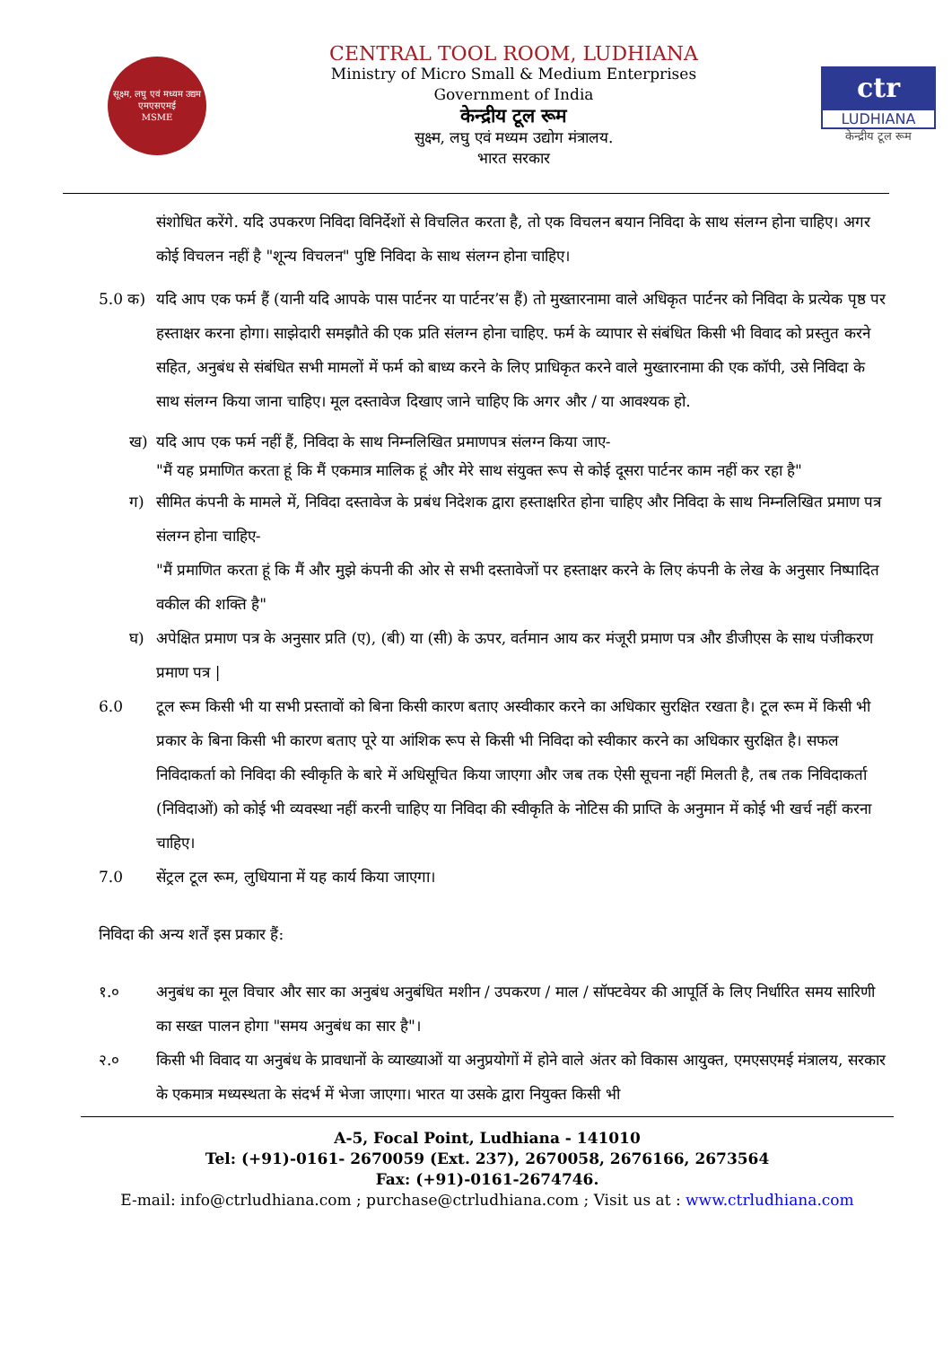सूक्ष्म, लघु एवं मध्यम उद्यम
एमएसएमई
MSME
CENTRAL TOOL ROOM, LUDHIANA
Ministry of Micro Small & Medium Enterprises
Government of India
केन्द्रीय टूल रूम
सुक्ष्म, लघु एवं मध्यम उद्योग मंत्रालय.
भारत सरकार
ctr
LUDHIANA
केन्द्रीय टूल रूम
संशोधित करेंगे. यदि उपकरण निविदा विनिर्देशों से विचलित करता है, तो एक विचलन बयान निविदा के साथ संलग्न होना चाहिए। अगर कोई विचलन नहीं है "शून्य विचलन" पुष्टि निविदा के साथ संलग्न होना चाहिए।
5.0 क) यदि आप एक फर्म हैं (यानी यदि आपके पास पार्टनर या पार्टनर’स हैं) तो मुख्तारनामा वाले अधिकृत पार्टनर को निविदा के प्रत्येक पृष्ठ पर हस्ताक्षर करना होगा। साझेदारी समझौते की एक प्रति संलग्न होना चाहिए. फर्म के व्यापार से संबंधित किसी भी विवाद को प्रस्तुत करने सहित, अनुबंध से संबंधित सभी मामलों में फर्म को बाध्य करने के लिए प्राधिकृत करने वाले मुख्तारनामा की एक कॉपी, उसे निविदा के साथ संलग्न किया जाना चाहिए। मूल दस्तावेज दिखाए जाने चाहिए कि अगर और / या आवश्यक हो.
ख) यदि आप एक फर्म नहीं हैं, निविदा के साथ निम्नलिखित प्रमाणपत्र संलग्न किया जाए-
"मैं यह प्रमाणित करता हूं कि मैं एकमात्र मालिक हूं और मेरे साथ संयुक्त रूप से कोई दूसरा पार्टनर काम नहीं कर रहा है"
ग) सीमित कंपनी के मामले में, निविदा दस्तावेज के प्रबंध निदेशक द्वारा हस्ताक्षरित होना चाहिए और निविदा के साथ निम्नलिखित प्रमाण पत्र संलग्न होना चाहिए-
"मैं प्रमाणित करता हूं कि मैं और मुझे कंपनी की ओर से सभी दस्तावेजों पर हस्ताक्षर करने के लिए कंपनी के लेख के अनुसार निष्पादित वकील की शक्ति है"
घ) अपेक्षित प्रमाण पत्र के अनुसार प्रति (ए), (बी) या (सी) के ऊपर, वर्तमान आय कर मंजूरी प्रमाण पत्र और डीजीएस के साथ पंजीकरण प्रमाण पत्र |
6.0 टूल रूम किसी भी या सभी प्रस्तावों को बिना किसी कारण बताए अस्वीकार करने का अधिकार सुरक्षित रखता है। टूल रूम में किसी भी प्रकार के बिना किसी भी कारण बताए पूरे या आंशिक रूप से किसी भी निविदा को स्वीकार करने का अधिकार सुरक्षित है। सफल निविदाकर्ता को निविदा की स्वीकृति के बारे में अधिसूचित किया जाएगा और जब तक ऐसी सूचना नहीं मिलती है, तब तक निविदाकर्ता (निविदाओं) को कोई भी व्यवस्था नहीं करनी चाहिए या निविदा की स्वीकृति के नोटिस की प्राप्ति के अनुमान में कोई भी खर्च नहीं करना चाहिए।
7.0 सेंट्रल टूल रूम, लुधियाना में यह कार्य किया जाएगा।
निविदा की अन्य शर्तें इस प्रकार हैं:
१.० अनुबंध का मूल विचार और सार का अनुबंध अनुबंधित मशीन / उपकरण / माल / सॉफ्टवेयर की आपूर्ति के लिए निर्धारित समय सारिणी का सख्त पालन होगा "समय अनुबंध का सार है"।
२.० किसी भी विवाद या अनुबंध के प्रावधानों के व्याख्याओं या अनुप्रयोगों में होने वाले अंतर को विकास आयुक्त, एमएसएमई मंत्रालय, सरकार के एकमात्र मध्यस्थता के संदर्भ में भेजा जाएगा। भारत या उसके द्वारा नियुक्त किसी भी
A-5, Focal Point, Ludhiana - 141010
Tel: (+91)-0161- 2670059 (Ext. 237), 2670058, 2676166, 2673564
Fax: (+91)-0161-2674746.
E-mail: info@ctrludhiana.com ; purchase@ctrludhiana.com ; Visit us at : www.ctrludhiana.com